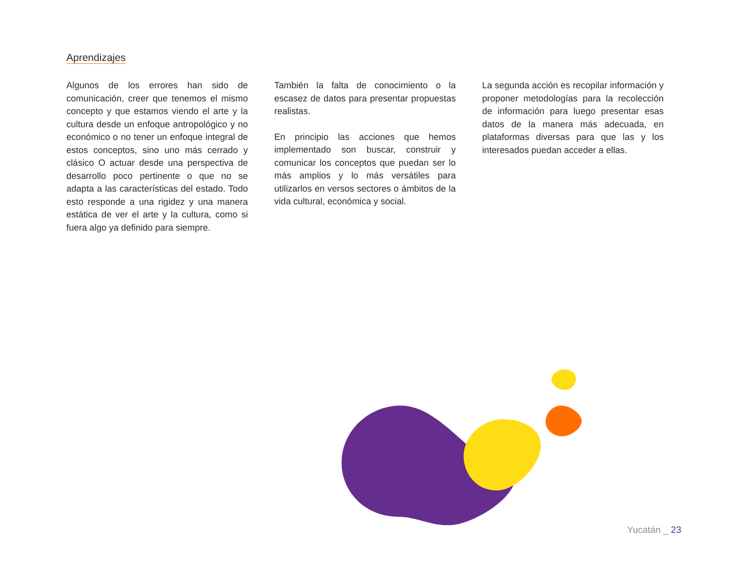Aprendizajes
Algunos de los errores han sido de comunicación, creer que tenemos el mismo concepto y que estamos viendo el arte y la cultura desde un enfoque antropológico y no económico o no tener un enfoque integral de estos conceptos, sino uno más cerrado y clásico O actuar desde una perspectiva de desarrollo poco pertinente o que no se adapta a las características del estado. Todo esto responde a una rigidez y una manera estática de ver el arte y la cultura, como si fuera algo ya definido para siempre.
También la falta de conocimiento o la escasez de datos para presentar propuestas realistas.
En principio las acciones que hemos implementado son buscar, construir y comunicar los conceptos que puedan ser lo más amplios y lo más versátiles para utilizarlos en versos sectores o ámbitos de la vida cultural, económica y social.
La segunda acción es recopilar información y proponer metodologías para la recolección de información para luego presentar esas datos de la manera más adecuada, en plataformas diversas para que las y los interesados puedan acceder a ellas.
Yucatán _ 23